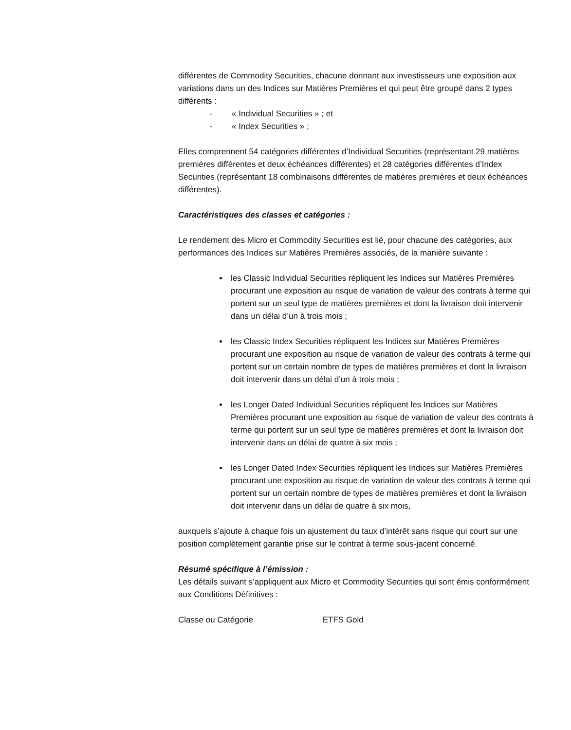différentes de Commodity Securities, chacune donnant aux investisseurs une exposition aux variations dans un des Indices sur Matières Premières et qui peut être groupé dans 2 types différents :
- « Individual Securities » ; et
- « Index Securities » ;
Elles comprennent 54 catégories différentes d’Individual Securities (représentant 29 matières premières différentes et deux échéances différentes) et 28 catégories différentes d’Index Securities (représentant 18 combinaisons différentes de matières premières et deux échéances différentes).
Caractéristiques des classes et catégories :
Le rendement des Micro et Commodity Securities est lié, pour chacune des catégories, aux performances des Indices sur Matières Premières associés, de la manière suivante :
les Classic Individual Securities répliquent les Indices sur Matières Premières procurant une exposition au risque de variation de valeur des contrats à terme qui portent sur un seul type de matières premières et dont la livraison doit intervenir dans un délai d’un à trois mois ;
les Classic Index Securities répliquent les Indices sur Matières Premières procurant une exposition au risque de variation de valeur des contrats à terme qui portent sur un certain nombre de types de matières premières et dont la livraison doit intervenir dans un délai d’un à trois mois ;
les Longer Dated Individual Securities répliquent les Indices sur Matières Premières procurant une exposition au risque de variation de valeur des contrats à terme qui portent sur un seul type de matières premières et dont la livraison doit intervenir dans un délai de quatre à six mois ;
les Longer Dated Index Securities répliquent les Indices sur Matières Premières procurant une exposition au risque de variation de valeur des contrats à terme qui portent sur un certain nombre de types de matières premières et dont la livraison doit intervenir dans un délai de quatre à six mois,
auxquels s’ajoute à chaque fois un ajustement du taux d’intérêt sans risque qui court sur une position complètement garantie prise sur le contrat à terme sous-jacent concerné.
Résumé spécifique à l’émission :
Les détails suivant s’appliquent aux Micro et Commodity Securities qui sont émis conformément aux Conditions Définitives :
Classe ou Catégorie ETFS Gold